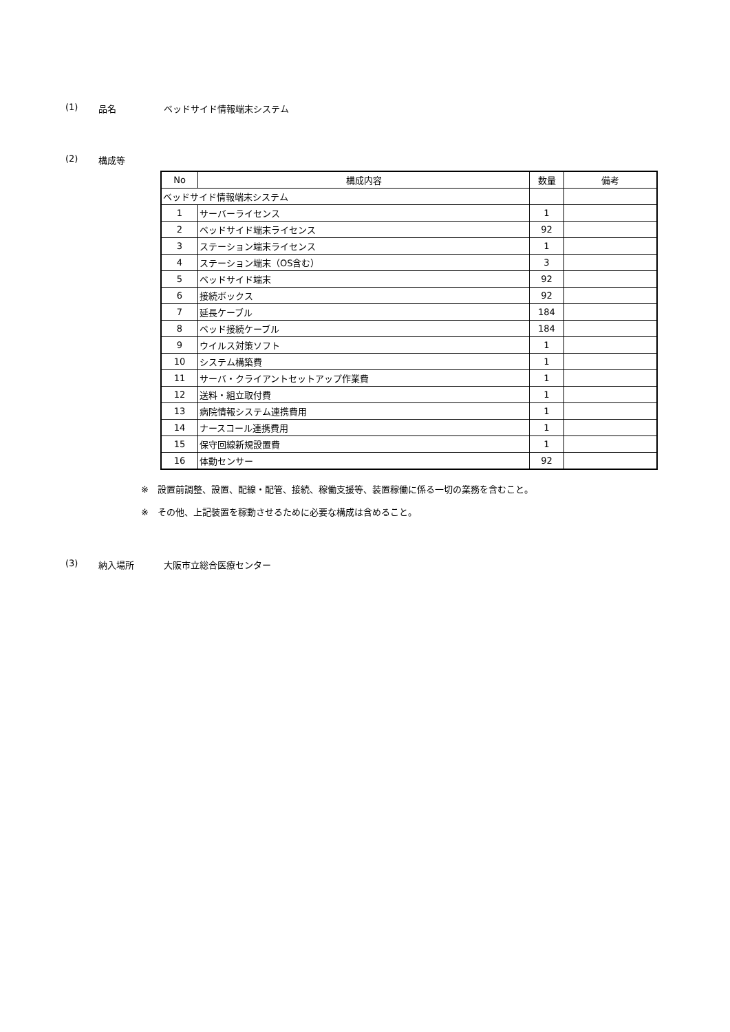(1) 品名 ベッドサイド情報端末システム
(2) 構成等
| No | 構成内容 | 数量 | 備考 |
| --- | --- | --- | --- |
| ベッドサイド情報端末システム | | | |
| 1 | サーバーライセンス | 1 | |
| 2 | ベッドサイド端末ライセンス | 92 | |
| 3 | ステーション端末ライセンス | 1 | |
| 4 | ステーション端末（OS含む） | 3 | |
| 5 | ベッドサイド端末 | 92 | |
| 6 | 接続ボックス | 92 | |
| 7 | 延長ケーブル | 184 | |
| 8 | ベッド接続ケーブル | 184 | |
| 9 | ウイルス対策ソフト | 1 | |
| 10 | システム構築費 | 1 | |
| 11 | サーバ・クライアントセットアップ作業費 | 1 | |
| 12 | 送料・組立取付費 | 1 | |
| 13 | 病院情報システム連携費用 | 1 | |
| 14 | ナースコール連携費用 | 1 | |
| 15 | 保守回線新規設置費 | 1 | |
| 16 | 体動センサー | 92 | |
※　設置前調整、設置、配線・配管、接続、稼働支援等、装置稼働に係る一切の業務を含むこと。
※　その他、上記装置を稼動させるために必要な構成は含めること。
(3) 納入場所 大阪市立総合医療センター